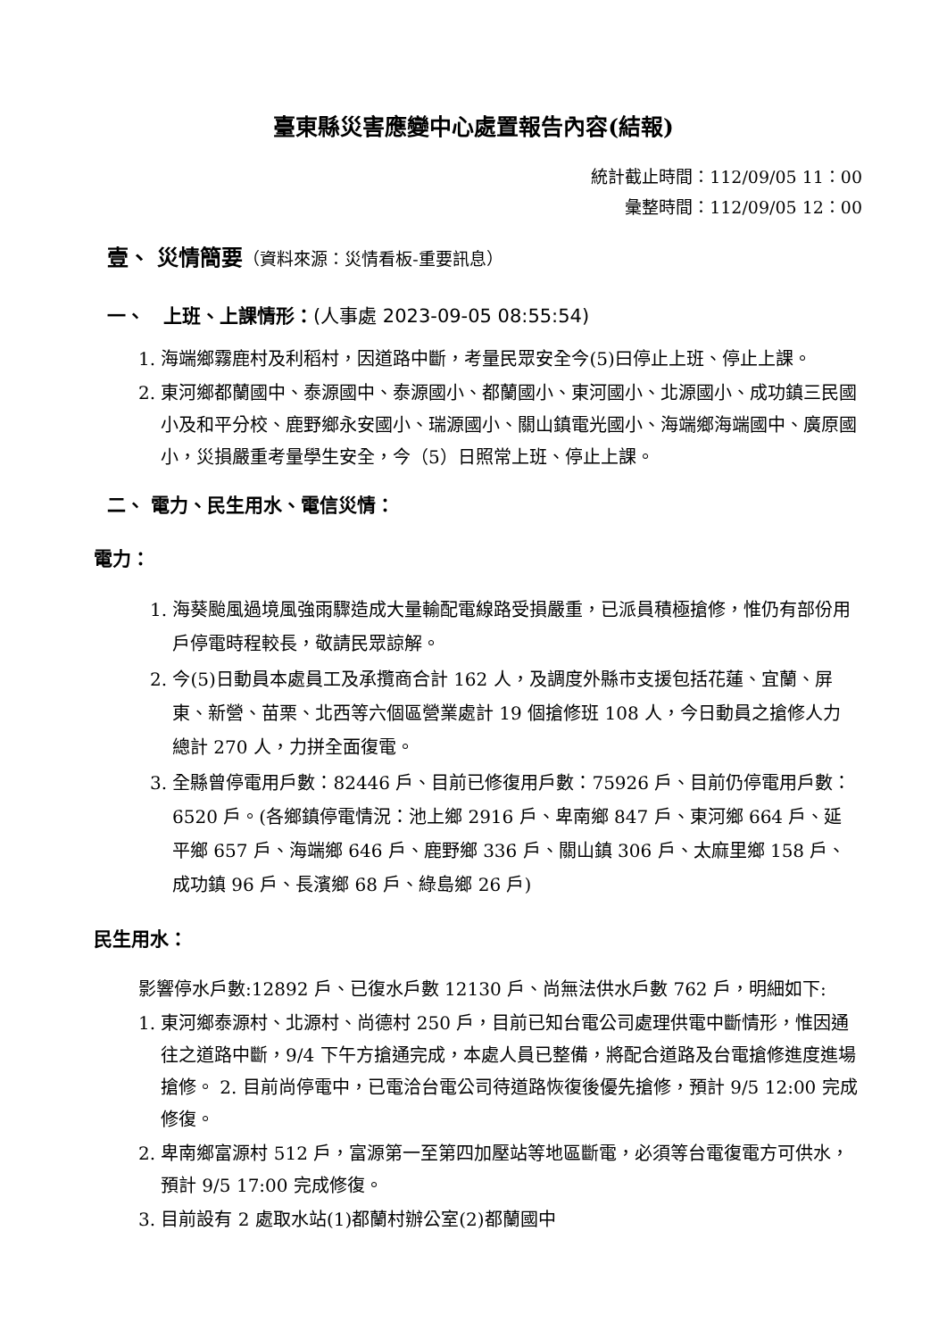臺東縣災害應變中心處置報告內容(結報)
統計截止時間：112/09/05 11：00
彙整時間：112/09/05 12：00
壹、 災情簡要（資料來源：災情看板-重要訊息）
一、　上班、上課情形：(人事處 2023-09-05 08:55:54)
1. 海端鄉霧鹿村及利稻村，因道路中斷，考量民眾安全今(5)曰停止上班、停止上課。
2. 東河鄉都蘭國中、泰源國中、泰源國小、都蘭國小、東河國小、北源國小、成功鎮三民國小及和平分校、鹿野鄉永安國小、瑞源國小、關山鎮電光國小、海端鄉海端國中、廣原國小，災損嚴重考量學生安全，今（5）日照常上班、停止上課。
二、 電力、民生用水、電信災情：
電力：
1. 海葵颱風過境風強雨驟造成大量輸配電線路受損嚴重，已派員積極搶修，惟仍有部份用戶停電時程較長，敬請民眾諒解。
2. 今(5)日動員本處員工及承攬商合計 162 人，及調度外縣市支援包括花蓮、宜蘭、屏東、新營、苗栗、北西等六個區營業處計 19 個搶修班 108 人，今日動員之搶修人力總計 270 人，力拼全面復電。
3. 全縣曾停電用戶數：82446 戶、目前已修復用戶數：75926 戶、目前仍停電用戶數：6520 戶。(各鄉鎮停電情況：池上鄉 2916 戶、卑南鄉 847 戶、東河鄉 664 戶、延平鄉 657 戶、海端鄉 646 戶、鹿野鄉 336 戶、關山鎮 306 戶、太麻里鄉 158 戶、成功鎮 96 戶、長濱鄉 68 戶、綠島鄉 26 戶)
民生用水：
影響停水戶數:12892 戶、已復水戶數 12130 戶、尚無法供水戶數 762 戶，明細如下:
1. 東河鄉泰源村、北源村、尚德村 250 戶，目前已知台電公司處理供電中斷情形，惟因通往之道路中斷，9/4 下午方搶通完成，本處人員已整備，將配合道路及台電搶修進度進場搶修。 2. 目前尚停電中，已電洽台電公司待道路恢復後優先搶修，預計 9/5 12:00 完成修復。
2. 卑南鄉富源村 512 戶，富源第一至第四加壓站等地區斷電，必須等台電復電方可供水，預計 9/5 17:00 完成修復。
3. 目前設有 2 處取水站(1)都蘭村辦公室(2)都蘭國中